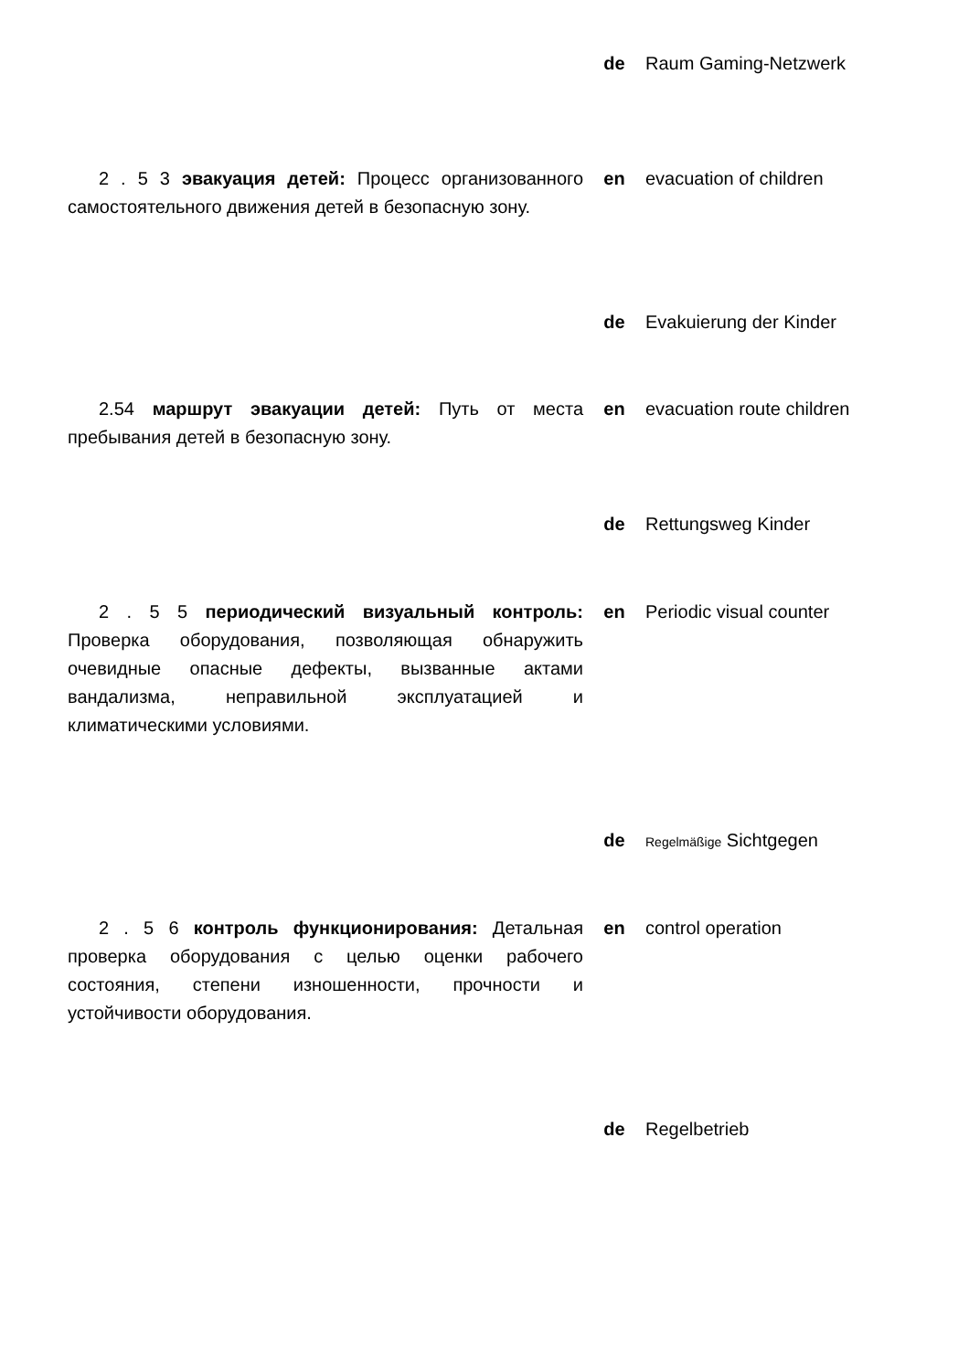de Raum Gaming-Netzwerk
2 . 5 3 эвакуация детей: Процесс организованного самостоятельного движения детей в безопасную зону.
en evacuation of children
de Evakuierung der Kinder
2.54 маршрут эвакуации детей: Путь от места пребывания детей в безопасную зону.
en evacuation route children
de Rettungsweg Kinder
2 . 5 5 периодический визуальный контроль: Проверка оборудования, позволяющая обнаружить очевидные опасные дефекты, вызванные актами вандализма, неправильной эксплуатацией и климатическими условиями.
en Periodic visual counter
de
Regelmäßige Sichtgegen
2 . 5 6 контроль функционирования: Детальная проверка оборудования с целью оценки рабочего состояния, степени изношенности, прочности и устойчивости оборудования.
en control operation
de Regelbetrieb